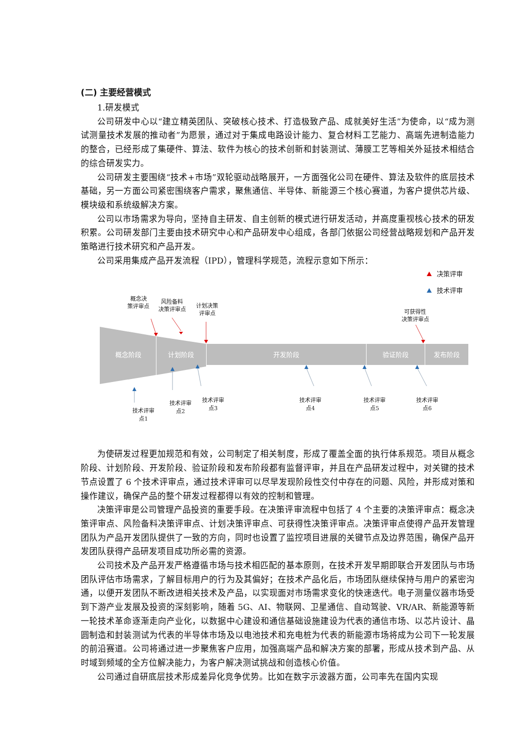(二) 主要经营模式
1.研发模式
公司研发中心以“建立精英团队、突破核心技术、打造极致产品、成就美好生活”为使命，以“成为测试测量技术发展的推动者”为愿景，通过对于集成电路设计能力、复合材料工艺能力、高端先进制造能力的整合，已经形成了集硬件、算法、软件为核心的技术创新和封装测试、薄膜工艺等相关外延技术相结合的综合研发实力。
公司研发主要围绕“技术+市场”双轮驱动战略展开，一方面强化公司在硬件、算法及软件的底层技术基础，另一方面公司紧密围绕客户需求，聚焦通信、半导体、新能源三个核心赛道，为客户提供芯片级、模块级和系统级解决方案。
公司以市场需求为导向，坚持自主研发、自主创新的模式进行研发活动，并高度重视核心技术的研发积累。公司研发部门主要由技术研究中心和产品研发中心组成，各部门依据公司经营战略规划和产品开发策略进行技术研究和产品开发。
公司采用集成产品开发流程（IPD），管理科学规范，流程示意如下所示：
概念阶段
计划阶段
开发阶段
验证阶段
发布阶段
决策评审
技术评审
概念决
策评审点
风险备料
决策评审点
计划决策
评审点
可获得性
决策评审点
技术评审
点1
技术评审
点2
技术评审
点3
技术评审
点4
技术评审
点5
技术评审
点6
为使研发过程更加规范和有效，公司制定了相关制度，形成了覆盖全面的执行体系规范。项目从概念阶段、计划阶段、开发阶段、验证阶段和发布阶段都有监督评审，并且在产品研发过程中，对关键的技术节点设置了 6 个技术评审点，通过技术评审可以尽早发现阶段性交付中存在的问题、风险，并形成对策和操作建议，确保产品的整个研发过程都得以有效的控制和管理。
决策评审是公司管理产品投资的重要手段。在决策评审流程中包括了 4 个主要的决策评审点：概念决策评审点、风险备料决策评审点、计划决策评审点、可获得性决策评审点。决策评审点使得产品开发管理团队为产品开发团队提供了一致的方向，同时也设置了监控项目进展的关键节点及边界范围，确保产品开发团队获得产品研发项目成功所必需的资源。
公司技术及产品开发严格遵循市场与技术相匹配的基本原则，在技术开发早期即联合开发团队与市场团队评估市场需求，了解目标用户的行为及其偏好；在技术产品化后，市场团队继续保持与用户的紧密沟通，以便开发团队不断改进相关技术及产品，以实现面对市场需求变化的快速迭代。电子测量仪器市场受到下游产业发展及投资的深刻影响，随着 5G、AI、物联网、卫星通信、自动驾驶、VR/AR、新能源等新一轮技术革命逐渐走向产业化，以数据中心建设和通信基础设施建设为代表的通信市场、以芯片设计、晶圆制造和封装测试为代表的半导体市场及以电池技术和充电桩为代表的新能源市场将成为公司下一轮发展的前沿赛道。公司将通过进一步聚焦客户应用，加强高端产品和解决方案的部署，形成从技术到产品、从时域到频域的全方位解决能力，为客户解决测试挑战和创造核心价值。
公司通过自研底层技术形成差异化竞争优势。比如在数字示波器方面，公司率先在国内实现